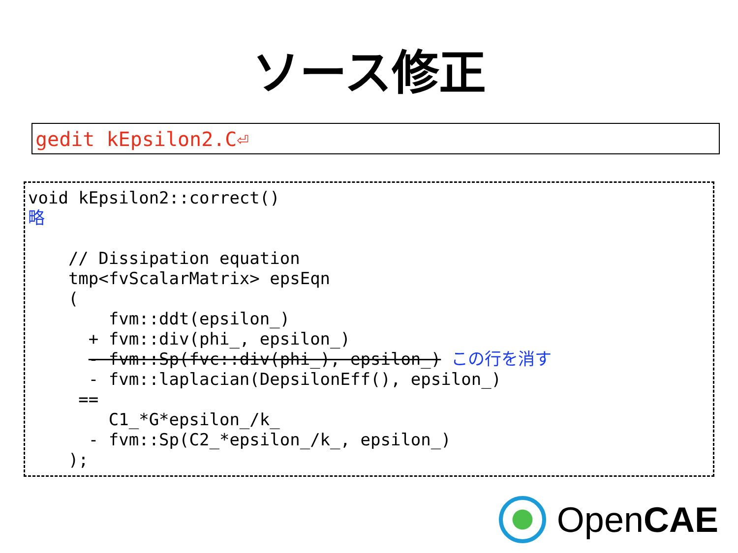ソース修正
gedit kEpsilon2.C⏎
void kEpsilon2::correct() 略 // Dissipation equation tmp<fvScalarMatrix> epsEqn ( fvm::ddt(epsilon_) + fvm::div(phi_, epsilon_) - fvm::Sp(fvc::div(phi_), epsilon_) この行を消す - fvm::laplacian(DepsilonEff(), epsilon_) == C1_*G*epsilon_/k_ - fvm::Sp(C2_*epsilon_/k_, epsilon_) );
OpenCAE